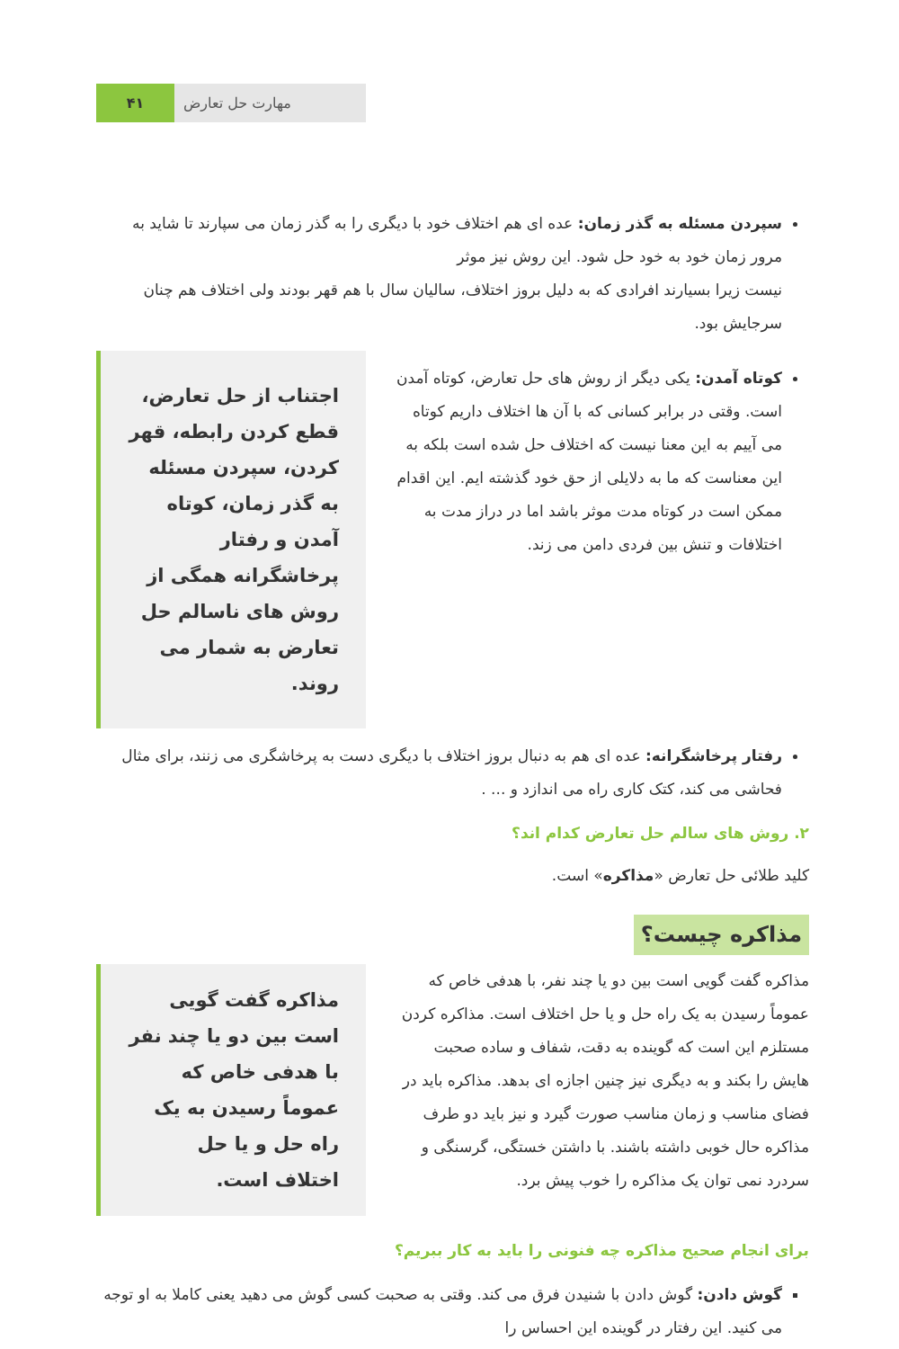۴۱ مهارت حل تعارض
سپردن مسئله به گذر زمان: عده ای هم اختلاف خود با دیگری را به گذر زمان می سپارند تا شاید به مرور زمان خود به خود حل شود. این روش نیز موثر
نیست زیرا بسیارند افرادی که به دلیل بروز اختلاف، سالیان سال با هم قهر بودند ولی اختلاف هم چنان سرجایش بود.
کوتاه آمدن: یکی دیگر از روش های حل تعارض، کوتاه آمدن است. وقتی در برابر کسانی که با آن ها اختلاف داریم کوتاه می آییم به این معنا نیست که اختلاف حل شده است بلکه به این معناست که ما به دلایلی از حق خود گذشته ایم. این اقدام ممکن است در کوتاه مدت موثر باشد اما در دراز مدت به اختلافات و تنش بین فردی دامن می زند.
اجتناب از حل تعارض، قطع کردن رابطه، قهر کردن، سپردن مسئله به گذر زمان، کوتاه آمدن و رفتار پرخاشگرانه همگی از روش های ناسالم حل تعارض به شمار می روند.
رفتار پرخاشگرانه: عده ای هم به دنبال بروز اختلاف با دیگری دست به پرخاشگری می زنند، برای مثال فحاشی می کند، کتک کاری راه می اندازد و ... .
۲. روش های سالم حل تعارض کدام اند؟
کلید طلائی حل تعارض «مذاکره» است.
مذاکره چیست؟
مذاکره گفت گویی است بین دو یا چند نفر، با هدفی خاص که عموماً رسیدن به یک راه حل و یا حل اختلاف است. مذاکره کردن مستلزم این است که گوینده به دقت، شفاف و ساده صحبت هایش را بکند و به دیگری نیز چنین اجازه ای بدهد. مذاکره باید در فضای مناسب و زمان مناسب صورت گیرد و نیز باید دو طرف مذاکره حال خوبی داشته باشند. با داشتن خستگی، گرسنگی و سردرد نمی توان یک مذاکره را خوب پیش برد.
مذاکره گفت گویی است بین دو یا چند نفر با هدفی خاص که عموماً رسیدن به یک راه حل و یا حل اختلاف است.
برای انجام صحیح مذاکره چه فنونی را باید به کار ببریم؟
گوش دادن: گوش دادن با شنیدن فرق می کند. وقتی به صحبت کسی گوش می دهید یعنی کاملا به او توجه می کنید. این رفتار در گوینده این احساس را